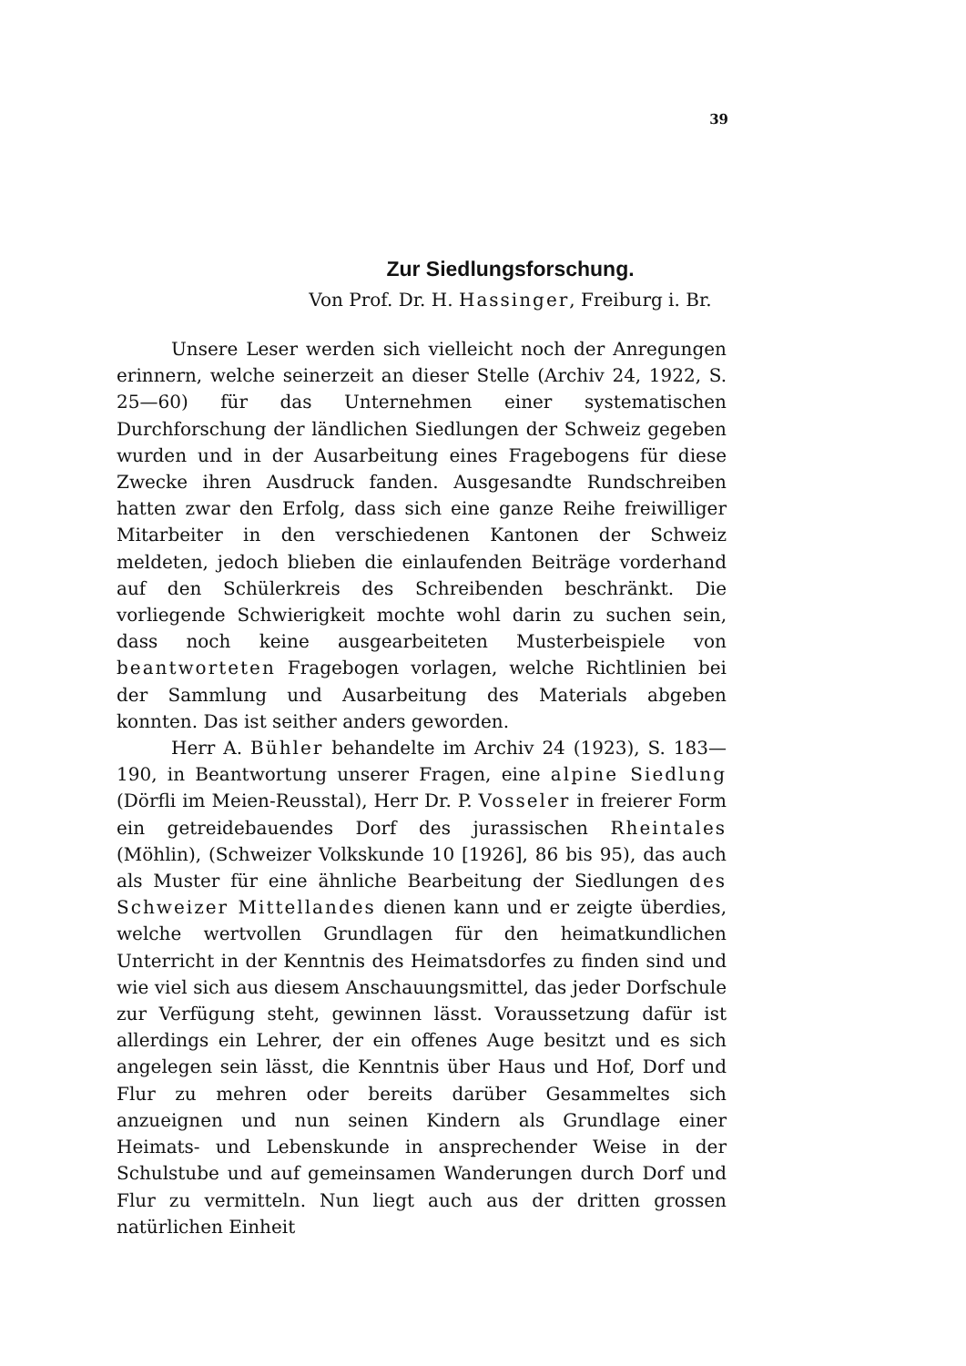39
Zur Siedlungsforschung.
Von Prof. Dr. H. Hassinger, Freiburg i. Br.
Unsere Leser werden sich vielleicht noch der Anregungen erinnern, welche seinerzeit an dieser Stelle (Archiv 24, 1922, S. 25—60) für das Unternehmen einer systematischen Durchforschung der ländlichen Siedlungen der Schweiz gegeben wurden und in der Ausarbeitung eines Fragebogens für diese Zwecke ihren Ausdruck fanden. Ausgesandte Rundschreiben hatten zwar den Erfolg, dass sich eine ganze Reihe freiwilliger Mitarbeiter in den verschiedenen Kantonen der Schweiz meldeten, jedoch blieben die einlaufenden Beiträge vorderhand auf den Schülerkreis des Schreibenden beschränkt. Die vorliegende Schwierigkeit mochte wohl darin zu suchen sein, dass noch keine ausgearbeiteten Musterbeispiele von beantworteten Fragebogen vorlagen, welche Richtlinien bei der Sammlung und Ausarbeitung des Materials abgeben konnten. Das ist seither anders geworden.
Herr A. Bühler behandelte im Archiv 24 (1923), S. 183—190, in Beantwortung unserer Fragen, eine alpine Siedlung (Dörfli im Meien-Reusstal), Herr Dr. P. Vosseler in freierer Form ein getreidebauendes Dorf des jurassischen Rheintales (Möhlin), (Schweizer Volkskunde 10 [1926], 86 bis 95), das auch als Muster für eine ähnliche Bearbeitung der Siedlungen des Schweizer Mittellandes dienen kann und er zeigte überdies, welche wertvollen Grundlagen für den heimatkundlichen Unterricht in der Kenntnis des Heimatsdorfes zu finden sind und wie viel sich aus diesem Anschauungsmittel, das jeder Dorfschule zur Verfügung steht, gewinnen lässt. Voraussetzung dafür ist allerdings ein Lehrer, der ein offenes Auge besitzt und es sich angelegen sein lässt, die Kenntnis über Haus und Hof, Dorf und Flur zu mehren oder bereits darüber Gesammeltes sich anzueignen und nun seinen Kindern als Grundlage einer Heimats- und Lebenskunde in ansprechender Weise in der Schulstube und auf gemeinsamen Wanderungen durch Dorf und Flur zu vermitteln. Nun liegt auch aus der dritten grossen natürlichen Einheit